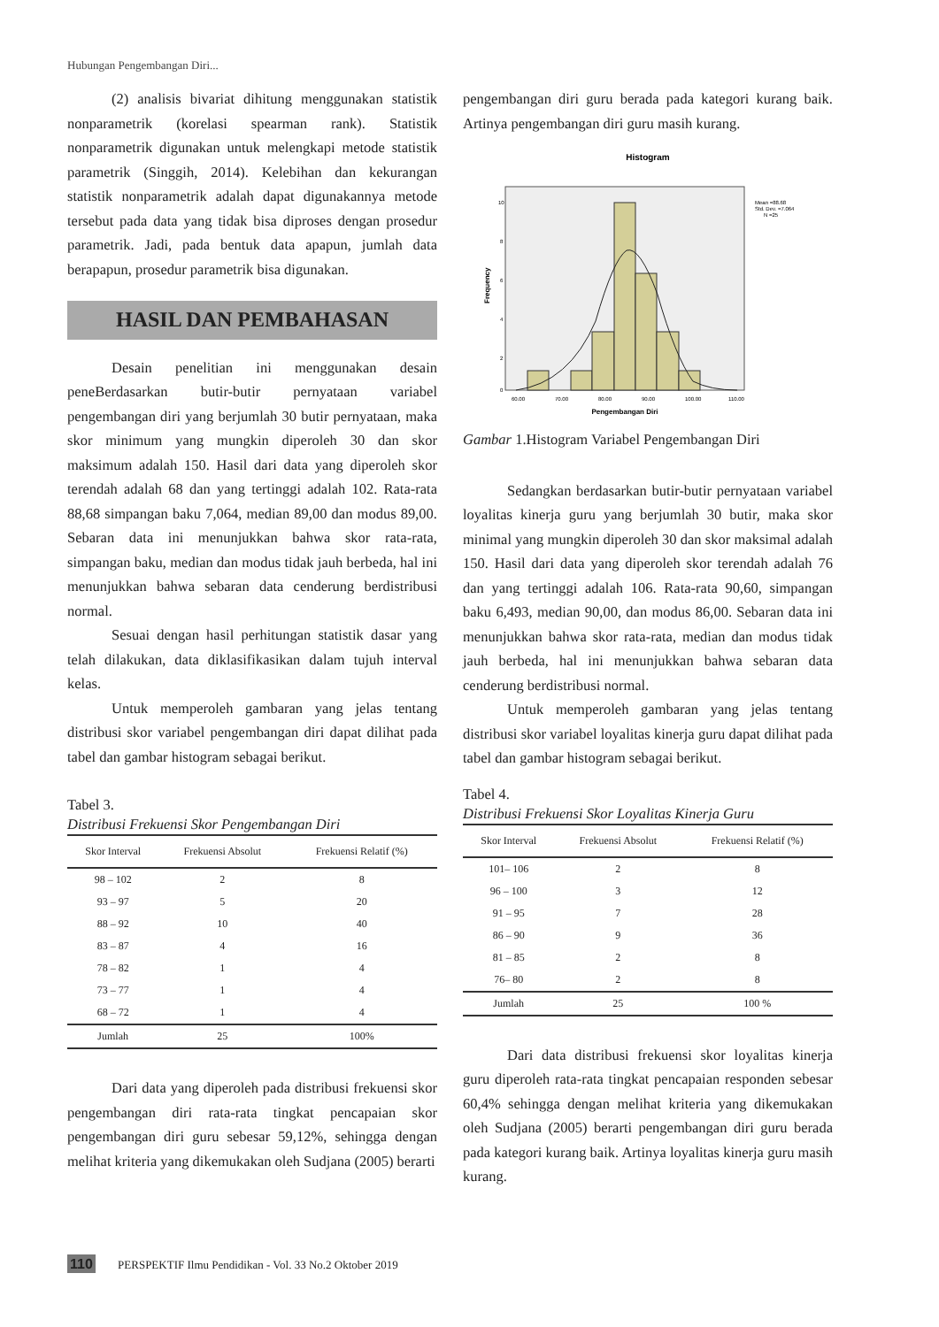Hubungan Pengembangan Diri...
(2) analisis bivariat dihitung menggunakan statistik nonparametrik (korelasi spearman rank). Statistik nonparametrik digunakan untuk melengkapi metode statistik parametrik (Singgih, 2014). Kelebihan dan kekurangan statistik nonparametrik adalah dapat digunakannya metode tersebut pada data yang tidak bisa diproses dengan prosedur parametrik. Jadi, pada bentuk data apapun, jumlah data berapapun, prosedur parametrik bisa digunakan.
HASIL DAN PEMBAHASAN
Desain penelitian ini menggunakan desain peneBerdasarkan butir-butir pernyataan variabel pengembangan diri yang berjumlah 30 butir pernyataan, maka skor minimum yang mungkin diperoleh 30 dan skor maksimum adalah 150. Hasil dari data yang diperoleh skor terendah adalah 68 dan yang tertinggi adalah 102. Rata-rata 88,68 simpangan baku 7,064, median 89,00 dan modus 89,00. Sebaran data ini menunjukkan bahwa skor rata-rata, simpangan baku, median dan modus tidak jauh berbeda, hal ini menunjukkan bahwa sebaran data cenderung berdistribusi normal.
Sesuai dengan hasil perhitungan statistik dasar yang telah dilakukan, data diklasifikasikan dalam tujuh interval kelas.
Untuk memperoleh gambaran yang jelas tentang distribusi skor variabel pengembangan diri dapat dilihat pada tabel dan gambar histogram sebagai berikut.
Tabel 3.
Distribusi Frekuensi Skor Pengembangan Diri
| Skor Interval | Frekuensi Absolut | Frekuensi Relatif (%) |
| --- | --- | --- |
| 98 – 102 | 2 | 8 |
| 93 – 97 | 5 | 20 |
| 88 – 92 | 10 | 40 |
| 83 – 87 | 4 | 16 |
| 78 – 82 | 1 | 4 |
| 73 – 77 | 1 | 4 |
| 68 – 72 | 1 | 4 |
| Jumlah | 25 | 100% |
Dari data yang diperoleh pada distribusi frekuensi skor pengembangan diri rata-rata tingkat pencapaian skor pengembangan diri guru sebesar 59,12%, sehingga dengan melihat kriteria yang dikemukakan oleh Sudjana (2005) berarti
pengembangan diri guru berada pada kategori kurang baik. Artinya pengembangan diri guru masih kurang.
Histogram
10
8
6
4
2
0
60.00
70.00
80.00
90.00
100.00
110.00
Mean =88.68
Std. Dev. =7.064
N =25
Frequency
Pengembangan Diri
Gambar 1.Histogram Variabel Pengembangan Diri
Sedangkan berdasarkan butir-butir pernyataan variabel loyalitas kinerja guru yang berjumlah 30 butir, maka skor minimal yang mungkin diperoleh 30 dan skor maksimal adalah 150. Hasil dari data yang diperoleh skor terendah adalah 76 dan yang tertinggi adalah 106. Rata-rata 90,60, simpangan baku 6,493, median 90,00, dan modus 86,00. Sebaran data ini menunjukkan bahwa skor rata-rata, median dan modus tidak jauh berbeda, hal ini menunjukkan bahwa sebaran data cenderung berdistribusi normal.
Untuk memperoleh gambaran yang jelas tentang distribusi skor variabel loyalitas kinerja guru dapat dilihat pada tabel dan gambar histogram sebagai berikut.
Tabel 4.
Distribusi Frekuensi Skor Loyalitas Kinerja Guru
| Skor Interval | Frekuensi Absolut | Frekuensi Relatif (%) |
| --- | --- | --- |
| 101– 106 | 2 | 8 |
| 96 – 100 | 3 | 12 |
| 91 – 95 | 7 | 28 |
| 86 – 90 | 9 | 36 |
| 81 – 85 | 2 | 8 |
| 76– 80 | 2 | 8 |
| Jumlah | 25 | 100 % |
Dari data distribusi frekuensi skor loyalitas kinerja guru diperoleh rata-rata tingkat pencapaian responden sebesar 60,4% sehingga dengan melihat kriteria yang dikemukakan oleh Sudjana (2005) berarti pengembangan diri guru berada pada kategori kurang baik. Artinya loyalitas kinerja guru masih kurang.
110 PERSPEKTIF Ilmu Pendidikan - Vol. 33 No.2 Oktober 2019